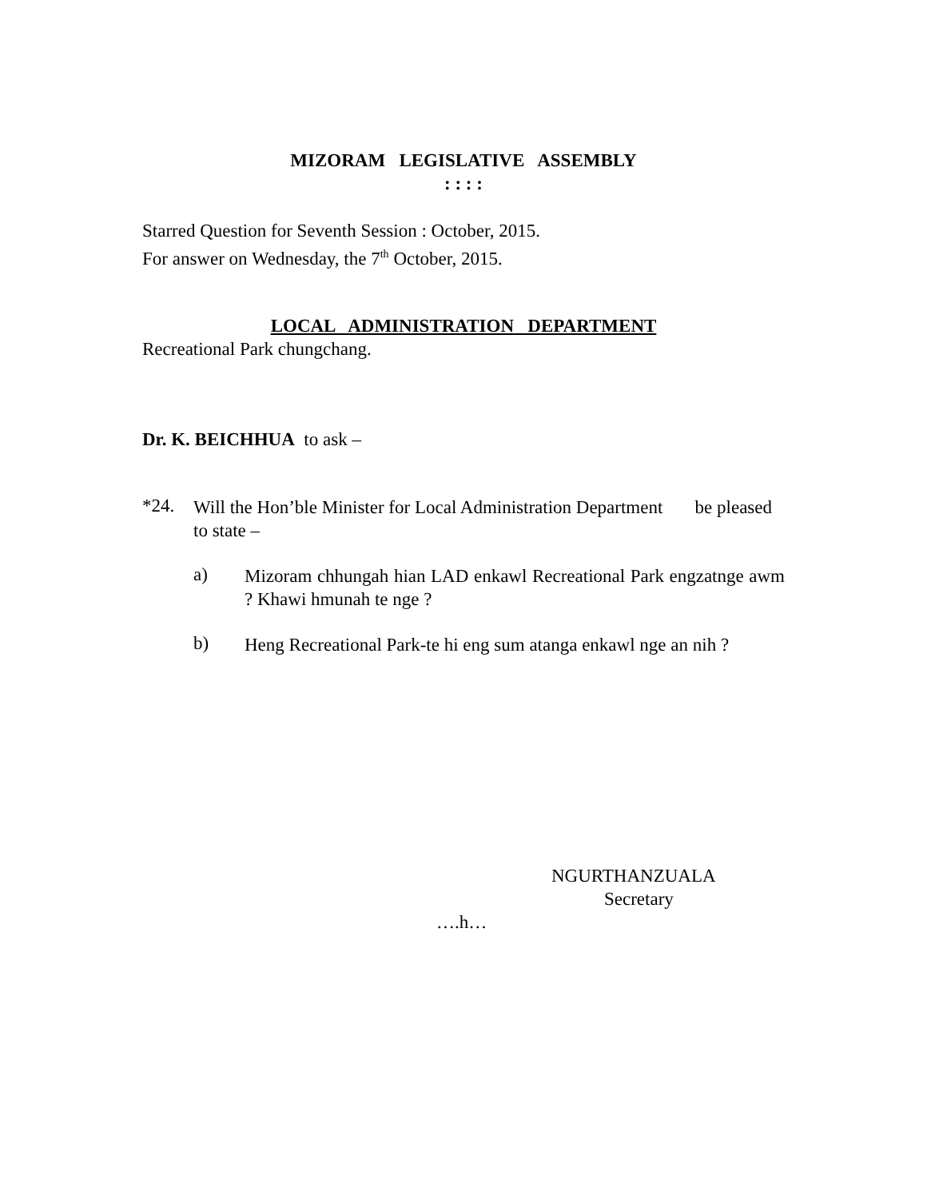MIZORAM LEGISLATIVE ASSEMBLY
: : : :
Starred Question for Seventh Session : October, 2015.
For answer on Wednesday, the 7<sup>th</sup> October, 2015.
LOCAL ADMINISTRATION DEPARTMENT
Recreational Park chungchang.
Dr. K. BEICHHUA to ask –
*24.
Will the Hon’ble Minister for Local Administration Department be pleased to state –
a)
Mizoram chhungah hian LAD enkawl Recreational Park engzatnge awm ? Khawi hmunah te nge ?
b)
Heng Recreational Park-te hi eng sum atanga enkawl nge an nih ?
NGURTHANZUALA
Secretary
….h…